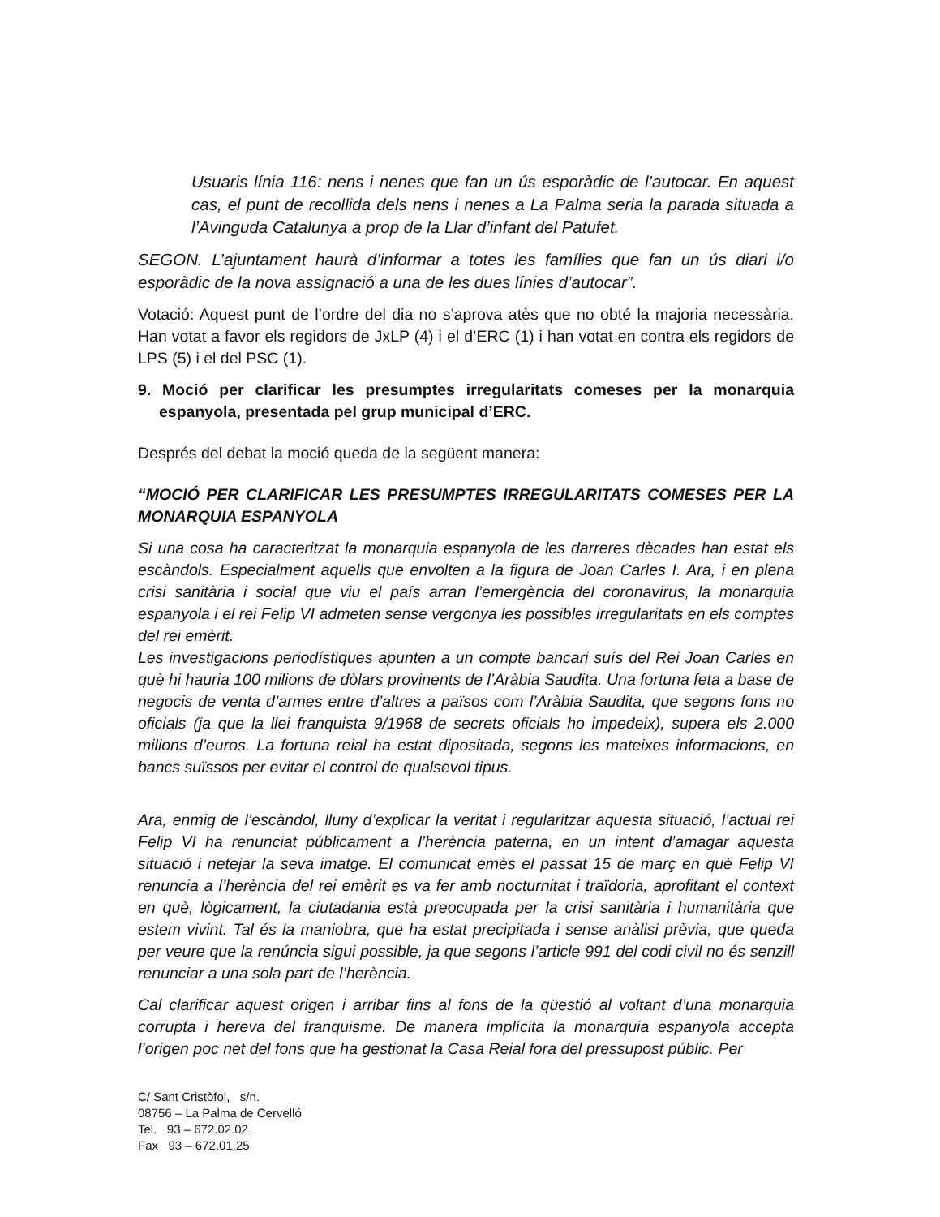Usuaris línia 116: nens i nenes que fan un ús esporàdic de l’autocar. En aquest cas, el punt de recollida dels nens i nenes a La Palma seria la parada situada a l’Avinguda Catalunya a prop de la Llar d’infant del Patufet.
SEGON. L’ajuntament haurà d’informar a totes les famílies que fan un ús diari i/o esporàdic de la nova assignació a una de les dues línies d’autocar”.
Votació: Aquest punt de l’ordre del dia no s’aprova atès que no obté la majoria necessària. Han votat a favor els regidors de JxLP (4) i el d’ERC (1) i han votat en contra els regidors de LPS (5) i el del PSC (1).
9. Moció per clarificar les presumptes irregularitats comeses per la monarquia espanyola, presentada pel grup municipal d’ERC.
Després del debat la moció queda de la següent manera:
“MOCIÓ PER CLARIFICAR LES PRESUMPTES IRREGULARITATS COMESES PER LA MONARQUIA ESPANYOLA
Si una cosa ha caracteritzat la monarquia espanyola de les darreres dècades han estat els escàndols. Especialment aquells que envolten a la figura de Joan Carles I. Ara, i en plena crisi sanitària i social que viu el país arran l’emergència del coronavirus, la monarquia espanyola i el rei Felip VI admeten sense vergonya les possibles irregularitats en els comptes del rei emèrit.
Les investigacions periodístiques apunten a un compte bancari suís del Rei Joan Carles en què hi hauria 100 milions de dòlars provinents de l’Aràbia Saudita. Una fortuna feta a base de negocis de venta d’armes entre d’altres a països com l’Aràbia Saudita, que segons fons no oficials (ja que la llei franquista 9/1968 de secrets oficials ho impedeix), supera els 2.000 milions d’euros. La fortuna reial ha estat dipositada, segons les mateixes informacions, en bancs suïssos per evitar el control de qualsevol tipus.
Ara, enmig de l’escàndol, lluny d’explicar la veritat i regularitzar aquesta situació, l’actual rei Felip VI ha renunciat públicament a l’herència paterna, en un intent d’amagar aquesta situació i netejar la seva imatge. El comunicat emès el passat 15 de març en què Felip VI renuncia a l’herència del rei emèrit es va fer amb nocturnitat i traïdoria, aprofitant el context en què, lògicament, la ciutadania està preocupada per la crisi sanitària i humanitària que estem vivint. Tal és la maniobra, que ha estat precipitada i sense anàlisi prèvia, que queda per veure que la renúncia sigui possible, ja que segons l’article 991 del codi civil no és senzill renunciar a una sola part de l’herència.
Cal clarificar aquest origen i arribar fins al fons de la qüestió al voltant d’una monarquia corrupta i hereva del franquisme. De manera implícita la monarquia espanyola accepta l’origen poc net del fons que ha gestionat la Casa Reial fora del pressupost públic. Per
C/ Sant Cristòfol, s/n.
08756 – La Palma de Cervelló
Tel. 93 – 672.02.02
Fax 93 – 672.01.25